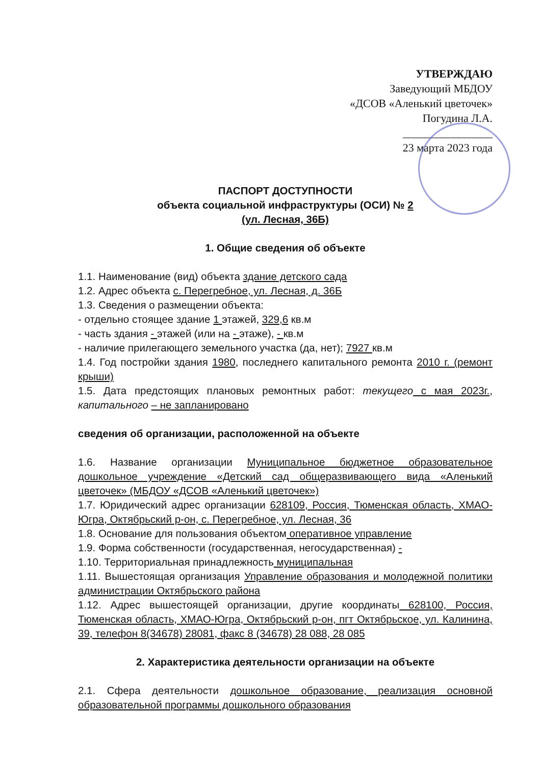УТВЕРЖДАЮ
Заведующий МБДОУ
«ДСОВ «Аленький цветочек»
Погудина Л.А.
________________
23 марта 2023 года
ПАСПОРТ ДОСТУПНОСТИ
объекта социальной инфраструктуры (ОСИ) № 2
(ул. Лесная, 36Б)
1. Общие сведения об объекте
1.1. Наименование (вид) объекта здание детского сада
1.2. Адрес объекта с. Перегребное, ул. Лесная, д. 36Б
1.3. Сведения о размещении объекта:
- отдельно стоящее здание 1 этажей, 329,6 кв.м
- часть здания - этажей (или на - этаже), - кв.м
- наличие прилегающего земельного участка (да, нет); 7927 кв.м
1.4. Год постройки здания 1980, последнего капитального ремонта 2010 г. (ремонт крыши)
1.5. Дата предстоящих плановых ремонтных работ: текущего с мая 2023г., капитального – не запланировано
сведения об организации, расположенной на объекте
1.6. Название организации Муниципальное бюджетное образовательное дошкольное учреждение «Детский сад общеразвивающего вида «Аленький цветочек» (МБДОУ «ДСОВ «Аленький цветочек»)
1.7. Юридический адрес организации 628109, Россия, Тюменская область, ХМАО-Югра, Октябрьский р-он, с. Перегребное, ул. Лесная, 36
1.8. Основание для пользования объектом оперативное управление
1.9. Форма собственности (государственная, негосударственная) -
1.10. Территориальная принадлежность муниципальная
1.11. Вышестоящая организация Управление образования и молодежной политики администрации Октябрьского района
1.12. Адрес вышестоящей организации, другие координаты 628100, Россия, Тюменская область, ХМАО-Югра, Октябрьский р-он, пгт Октябрьское, ул. Калинина, 39, телефон 8(34678) 28081, факс 8 (34678) 28 088, 28 085
2. Характеристика деятельности организации на объекте
2.1. Сфера деятельности дошкольное образование, реализация основной образовательной программы дошкольного образования